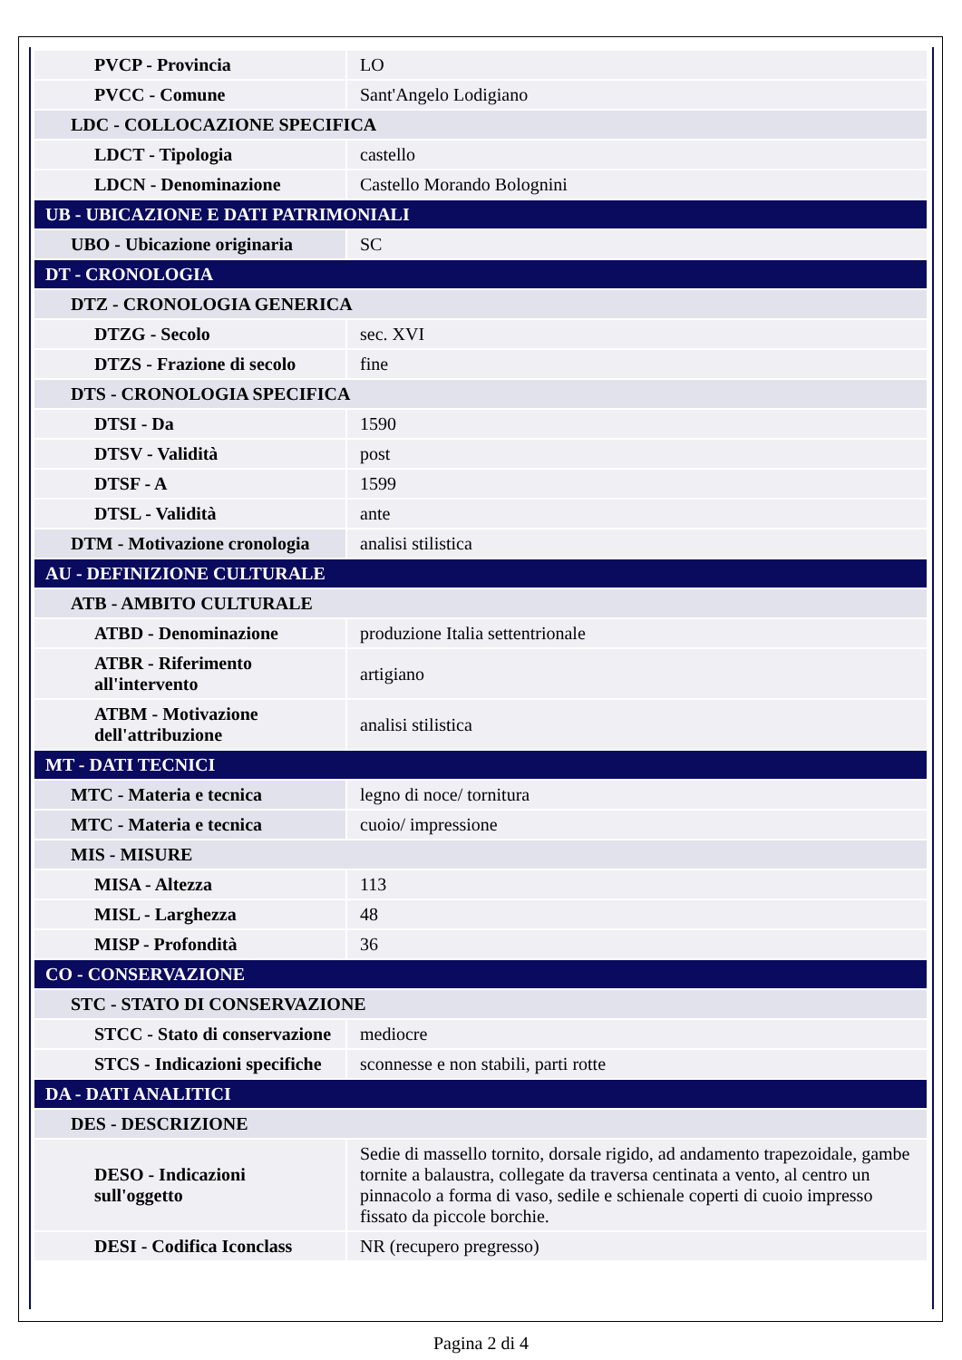| PVCP - Provincia | LO |
| PVCC - Comune | Sant'Angelo Lodigiano |
| LDC - COLLOCAZIONE SPECIFICA | |
| LDCT - Tipologia | castello |
| LDCN - Denominazione | Castello Morando Bolognini |
| UB - UBICAZIONE E DATI PATRIMONIALI | |
| UBO - Ubicazione originaria | SC |
| DT - CRONOLOGIA | |
| DTZ - CRONOLOGIA GENERICA | |
| DTZG - Secolo | sec. XVI |
| DTZS - Frazione di secolo | fine |
| DTS - CRONOLOGIA SPECIFICA | |
| DTSI - Da | 1590 |
| DTSV - Validità | post |
| DTSF - A | 1599 |
| DTSL - Validità | ante |
| DTM - Motivazione cronologia | analisi stilistica |
| AU - DEFINIZIONE CULTURALE | |
| ATB - AMBITO CULTURALE | |
| ATBD - Denominazione | produzione Italia settentrionale |
| ATBR - Riferimento all'intervento | artigiano |
| ATBM - Motivazione dell'attribuzione | analisi stilistica |
| MT - DATI TECNICI | |
| MTC - Materia e tecnica | legno di noce/ tornitura |
| MTC - Materia e tecnica | cuoio/ impressione |
| MIS - MISURE | |
| MISA - Altezza | 113 |
| MISL - Larghezza | 48 |
| MISP - Profondità | 36 |
| CO - CONSERVAZIONE | |
| STC - STATO DI CONSERVAZIONE | |
| STCC - Stato di conservazione | mediocre |
| STCS - Indicazioni specifiche | sconnesse e non stabili, parti rotte |
| DA - DATI ANALITICI | |
| DES - DESCRIZIONE | |
| DESO - Indicazioni sull'oggetto | Sedie di massello tornito, dorsale rigido, ad andamento trapezoidale, gambe tornite a balaustra, collegate da traversa centinata a vento, al centro un pinnacolo a forma di vaso, sedile e schienale coperti di cuoio impresso fissato da piccole borchie. |
| DESI - Codifica Iconclass | NR (recupero pregresso) |
Pagina 2 di 4